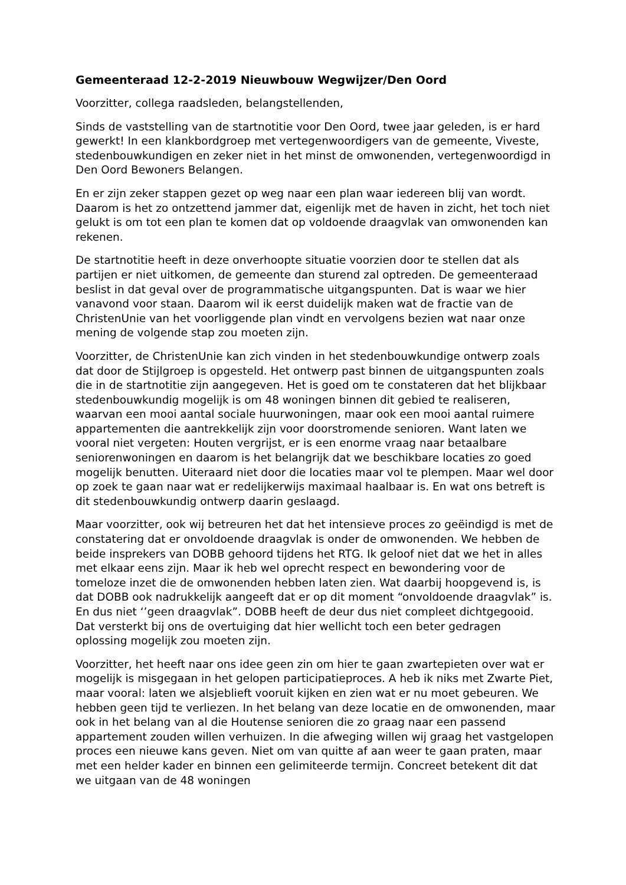Gemeenteraad 12-2-2019 Nieuwbouw Wegwijzer/Den Oord
Voorzitter, collega raadsleden, belangstellenden,
Sinds de vaststelling van de startnotitie voor Den Oord, twee jaar geleden, is er hard gewerkt! In een klankbordgroep met vertegenwoordigers van de gemeente, Viveste, stedenbouwkundigen en zeker niet in het minst de omwonenden, vertegenwoordigd in Den Oord Bewoners Belangen.
En er zijn zeker stappen gezet op weg naar een plan waar iedereen blij van wordt. Daarom is het zo ontzettend jammer dat, eigenlijk met de haven in zicht, het toch niet gelukt is om tot een plan te komen dat op voldoende draagvlak van omwonenden kan rekenen.
De startnotitie heeft in deze onverhoopte situatie voorzien door te stellen dat als partijen er niet uitkomen, de gemeente dan sturend zal optreden. De gemeenteraad beslist in dat geval over de programmatische uitgangspunten. Dat is waar we hier vanavond voor staan. Daarom wil ik eerst duidelijk maken wat de fractie van de ChristenUnie van het voorliggende plan vindt en vervolgens bezien wat naar onze mening de volgende stap zou moeten zijn.
Voorzitter, de ChristenUnie kan zich vinden in het stedenbouwkundige ontwerp zoals dat door de Stijlgroep is opgesteld. Het ontwerp past binnen de uitgangspunten zoals die in de startnotitie zijn aangegeven. Het is goed om te constateren dat het blijkbaar stedenbouwkundig mogelijk is om 48 woningen binnen dit gebied te realiseren, waarvan een mooi aantal sociale huurwoningen, maar ook een mooi aantal ruimere appartementen die aantrekkelijk zijn voor doorstromende senioren. Want laten we vooral niet vergeten: Houten vergrijst, er is een enorme vraag naar betaalbare seniorenwoningen en daarom is het belangrijk dat we beschikbare locaties zo goed mogelijk benutten. Uiteraard niet door die locaties maar vol te plempen. Maar wel door op zoek te gaan naar wat er redelijkerwijs maximaal haalbaar is. En wat ons betreft is dit stedenbouwkundig ontwerp daarin geslaagd.
Maar voorzitter, ook wij betreuren het dat het intensieve proces zo geëindigd is met de constatering dat er onvoldoende draagvlak is onder de omwonenden. We hebben de beide insprekers van DOBB gehoord tijdens het RTG. Ik geloof niet dat we het in alles met elkaar eens zijn. Maar ik heb wel oprecht respect en bewondering voor de tomeloze inzet die de omwonenden hebben laten zien. Wat daarbij hoopgevend is, is dat DOBB ook nadrukkelijk aangeeft dat er op dit moment “onvoldoende draagvlak” is. En dus niet ‘’geen draagvlak”. DOBB heeft de deur dus niet compleet dichtgegooid. Dat versterkt bij ons de overtuiging dat hier wellicht toch een beter gedragen oplossing mogelijk zou moeten zijn.
Voorzitter, het heeft naar ons idee geen zin om hier te gaan zwartepieten over wat er mogelijk is misgegaan in het gelopen participatieproces. A heb ik niks met Zwarte Piet, maar vooral: laten we alsjeblieft vooruit kijken en zien wat er nu moet gebeuren. We hebben geen tijd te verliezen. In het belang van deze locatie en de omwonenden, maar ook in het belang van al die Houtense senioren die zo graag naar een passend appartement zouden willen verhuizen. In die afweging willen wij graag het vastgelopen proces een nieuwe kans geven. Niet om van quitte af aan weer te gaan praten, maar met een helder kader en binnen een gelimiteerde termijn. Concreet betekent dit dat we uitgaan van de 48 woningen